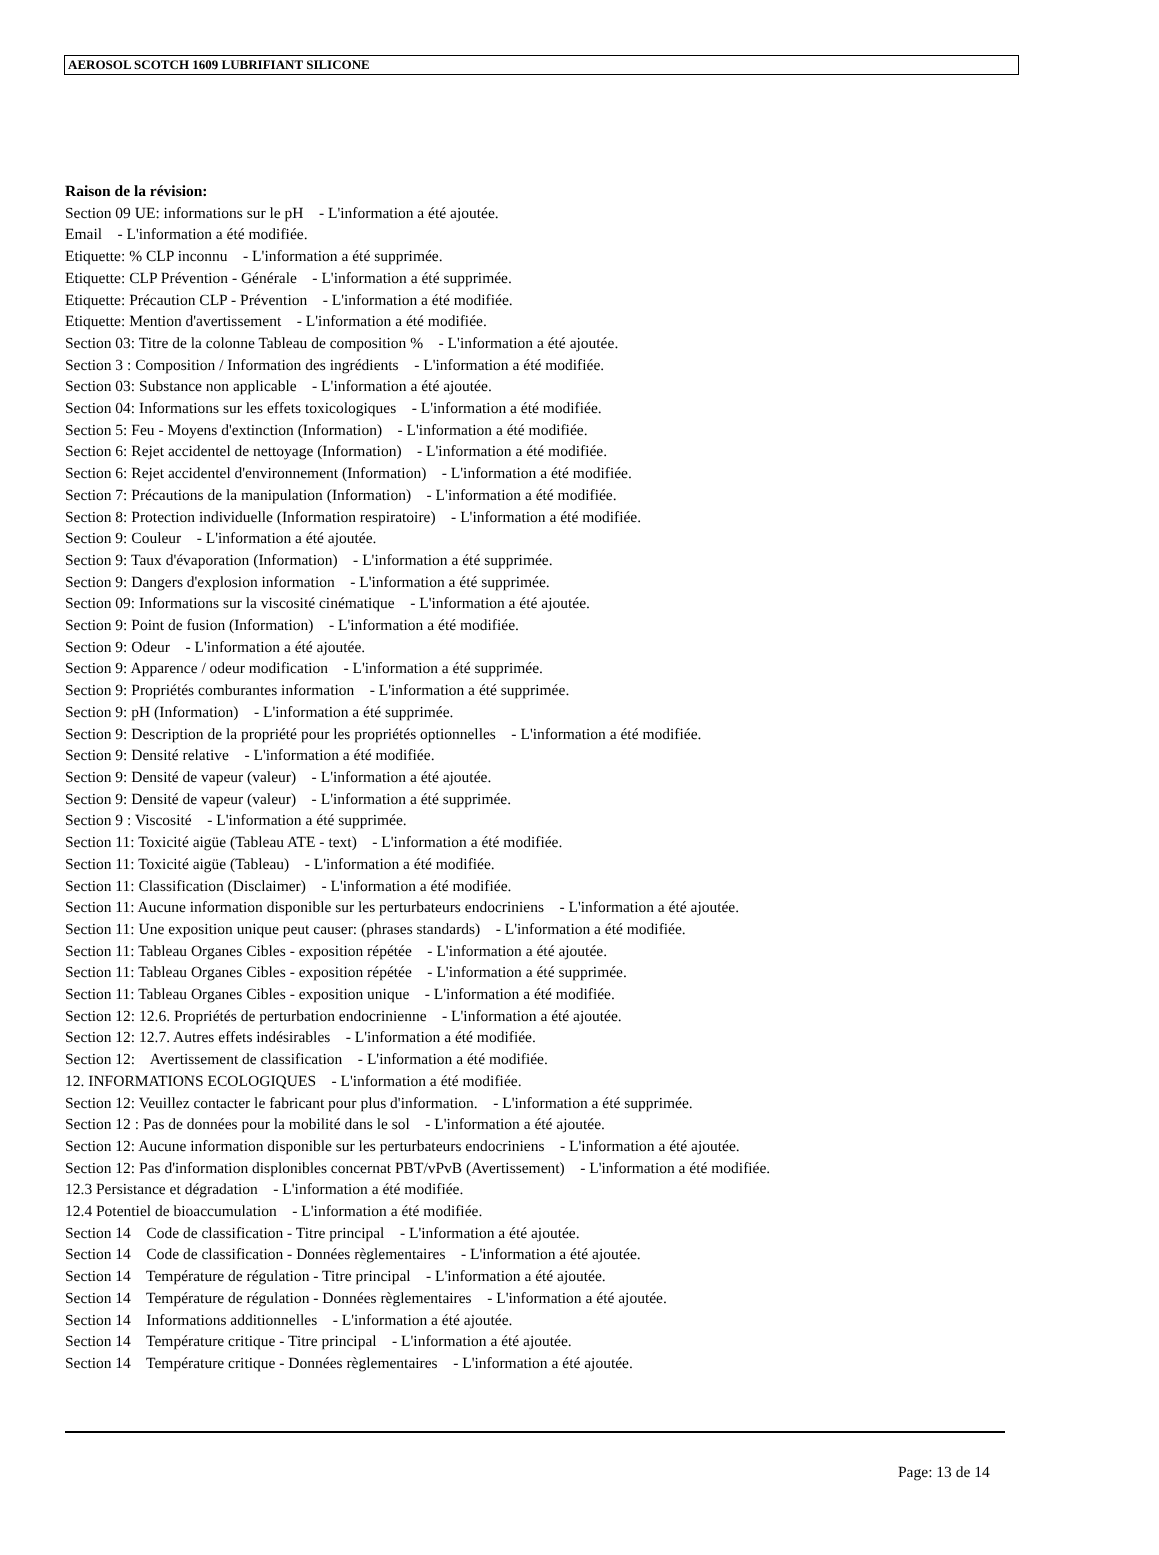AEROSOL SCOTCH 1609 LUBRIFIANT SILICONE
Raison de la révision:
Section 09 UE: informations sur le pH - L'information a été ajoutée.
Email - L'information a été modifiée.
Etiquette: % CLP inconnu - L'information a été supprimée.
Etiquette: CLP Prévention - Générale - L'information a été supprimée.
Etiquette: Précaution CLP - Prévention - L'information a été modifiée.
Etiquette: Mention d'avertissement - L'information a été modifiée.
Section 03: Titre de la colonne Tableau de composition % - L'information a été ajoutée.
Section 3 : Composition / Information des ingrédients - L'information a été modifiée.
Section 03: Substance non applicable - L'information a été ajoutée.
Section 04: Informations sur les effets toxicologiques - L'information a été modifiée.
Section 5: Feu - Moyens d'extinction (Information) - L'information a été modifiée.
Section 6: Rejet accidentel de nettoyage (Information) - L'information a été modifiée.
Section 6: Rejet accidentel d'environnement (Information) - L'information a été modifiée.
Section 7: Précautions de la manipulation (Information) - L'information a été modifiée.
Section 8: Protection individuelle (Information respiratoire) - L'information a été modifiée.
Section 9: Couleur - L'information a été ajoutée.
Section 9: Taux d'évaporation (Information) - L'information a été supprimée.
Section 9: Dangers d'explosion information - L'information a été supprimée.
Section 09: Informations sur la viscosité cinématique - L'information a été ajoutée.
Section 9: Point de fusion (Information) - L'information a été modifiée.
Section 9: Odeur - L'information a été ajoutée.
Section 9: Apparence / odeur modification - L'information a été supprimée.
Section 9: Propriétés comburantes information - L'information a été supprimée.
Section 9: pH (Information) - L'information a été supprimée.
Section 9: Description de la propriété pour les propriétés optionnelles - L'information a été modifiée.
Section 9: Densité relative - L'information a été modifiée.
Section 9: Densité de vapeur (valeur) - L'information a été ajoutée.
Section 9: Densité de vapeur (valeur) - L'information a été supprimée.
Section 9 : Viscosité - L'information a été supprimée.
Section 11: Toxicité aigüe (Tableau ATE - text) - L'information a été modifiée.
Section 11: Toxicité aigüe (Tableau) - L'information a été modifiée.
Section 11: Classification (Disclaimer) - L'information a été modifiée.
Section 11: Aucune information disponible sur les perturbateurs endocriniens - L'information a été ajoutée.
Section 11: Une exposition unique peut causer: (phrases standards) - L'information a été modifiée.
Section 11: Tableau Organes Cibles - exposition répétée - L'information a été ajoutée.
Section 11: Tableau Organes Cibles - exposition répétée - L'information a été supprimée.
Section 11: Tableau Organes Cibles - exposition unique - L'information a été modifiée.
Section 12: 12.6. Propriétés de perturbation endocrinienne - L'information a été ajoutée.
Section 12: 12.7. Autres effets indésirables - L'information a été modifiée.
Section 12: Avertissement de classification - L'information a été modifiée.
12. INFORMATIONS ECOLOGIQUES - L'information a été modifiée.
Section 12: Veuillez contacter le fabricant pour plus d'information. - L'information a été supprimée.
Section 12 : Pas de données pour la mobilité dans le sol - L'information a été ajoutée.
Section 12: Aucune information disponible sur les perturbateurs endocriniens - L'information a été ajoutée.
Section 12: Pas d'information displonibles concernat PBT/vPvB (Avertissement) - L'information a été modifiée.
12.3 Persistance et dégradation - L'information a été modifiée.
12.4 Potentiel de bioaccumulation - L'information a été modifiée.
Section 14 Code de classification - Titre principal - L'information a été ajoutée.
Section 14 Code de classification - Données règlementaires - L'information a été ajoutée.
Section 14 Température de régulation - Titre principal - L'information a été ajoutée.
Section 14 Température de régulation - Données règlementaires - L'information a été ajoutée.
Section 14 Informations additionnelles - L'information a été ajoutée.
Section 14 Température critique - Titre principal - L'information a été ajoutée.
Section 14 Température critique - Données règlementaires - L'information a été ajoutée.
Page: 13 de 14